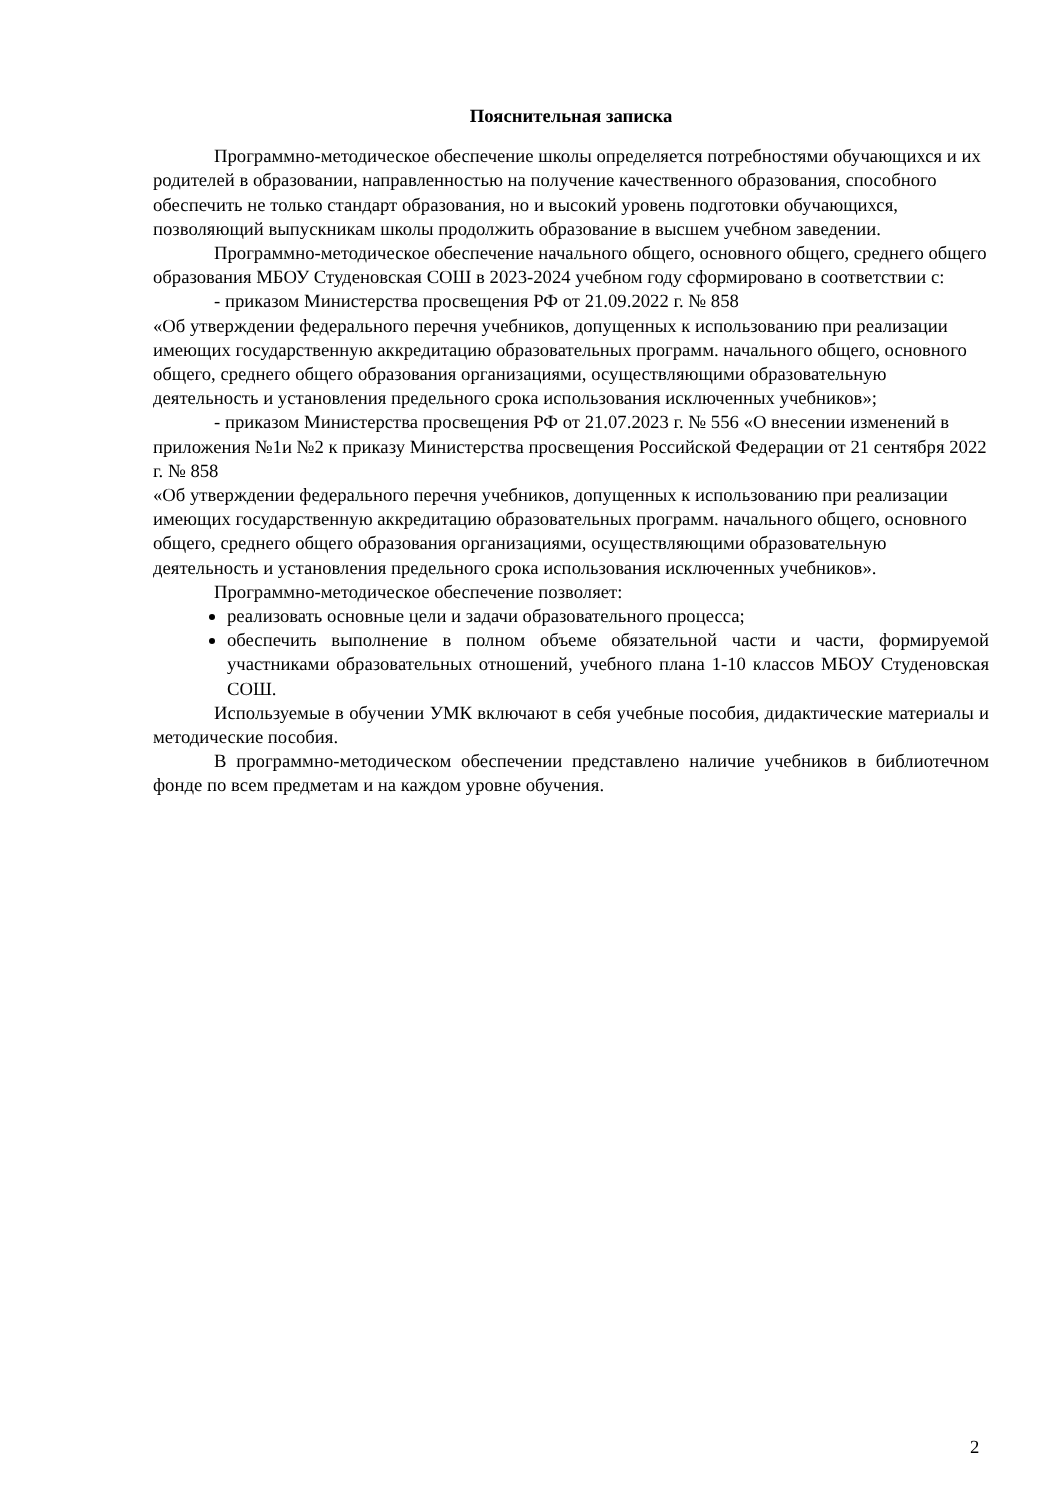Пояснительная записка
Программно-методическое обеспечение школы определяется потребностями обучающихся и их родителей в образовании, направленностью на получение качественного образования, способного обеспечить не только стандарт образования, но и высокий уровень подготовки обучающихся, позволяющий выпускникам школы продолжить образование в высшем учебном заведении.
Программно-методическое обеспечение начального общего, основного общего, среднего общего образования МБОУ Студеновская СОШ в 2023-2024 учебном году сформировано в соответствии с:
- приказом Министерства просвещения РФ от 21.09.2022 г. № 858
«Об утверждении федерального перечня учебников, допущенных к использованию при реализации имеющих государственную аккредитацию образовательных программ. начального общего, основного общего, среднего общего образования организациями, осуществляющими образовательную деятельность и установления предельного срока использования исключенных учебников»;
- приказом Министерства просвещения РФ от 21.07.2023 г. № 556 «О внесении изменений в приложения №1и №2 к приказу Министерства просвещения Российской Федерации от 21 сентября 2022 г. № 858
«Об утверждении федерального перечня учебников, допущенных к использованию при реализации имеющих государственную аккредитацию образовательных программ. начального общего, основного общего, среднего общего образования организациями, осуществляющими образовательную деятельность и установления предельного срока использования исключенных учебников».
Программно-методическое обеспечение позволяет:
реализовать основные цели и задачи образовательного процесса;
обеспечить выполнение в полном объеме обязательной части и части, формируемой участниками образовательных отношений, учебного плана 1-10 классов МБОУ Студеновская СОШ.
Используемые в обучении УМК включают в себя учебные пособия, дидактические материалы и методические пособия.
В программно-методическом обеспечении представлено наличие учебников в библиотечном фонде по всем предметам и на каждом уровне обучения.
2